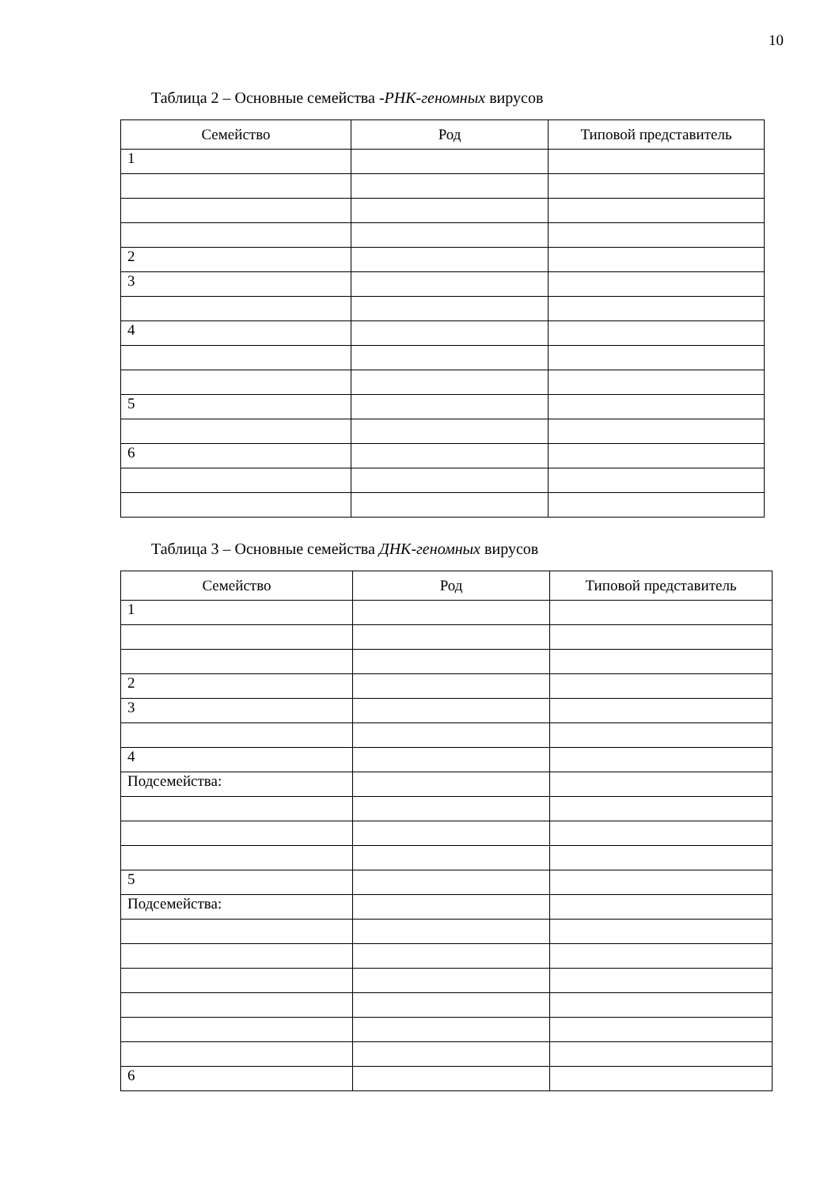10
Таблица 2 – Основные семейства -РНК-геномных вирусов
| Семейство | Род | Типовой представитель |
| --- | --- | --- |
| 1 | | |
| 2 | | |
| 3 | | |
| 4 | | |
| 5 | | |
| 6 | | |
Таблица 3 – Основные семейства ДНК-геномных вирусов
| Семейство | Род | Типовой представитель |
| --- | --- | --- |
| 1 | | |
| 2 | | |
| 3 | | |
| 4 | | |
| Подсемейства: | | |
| 5 | | |
| Подсемейства: | | |
| 6 | | |